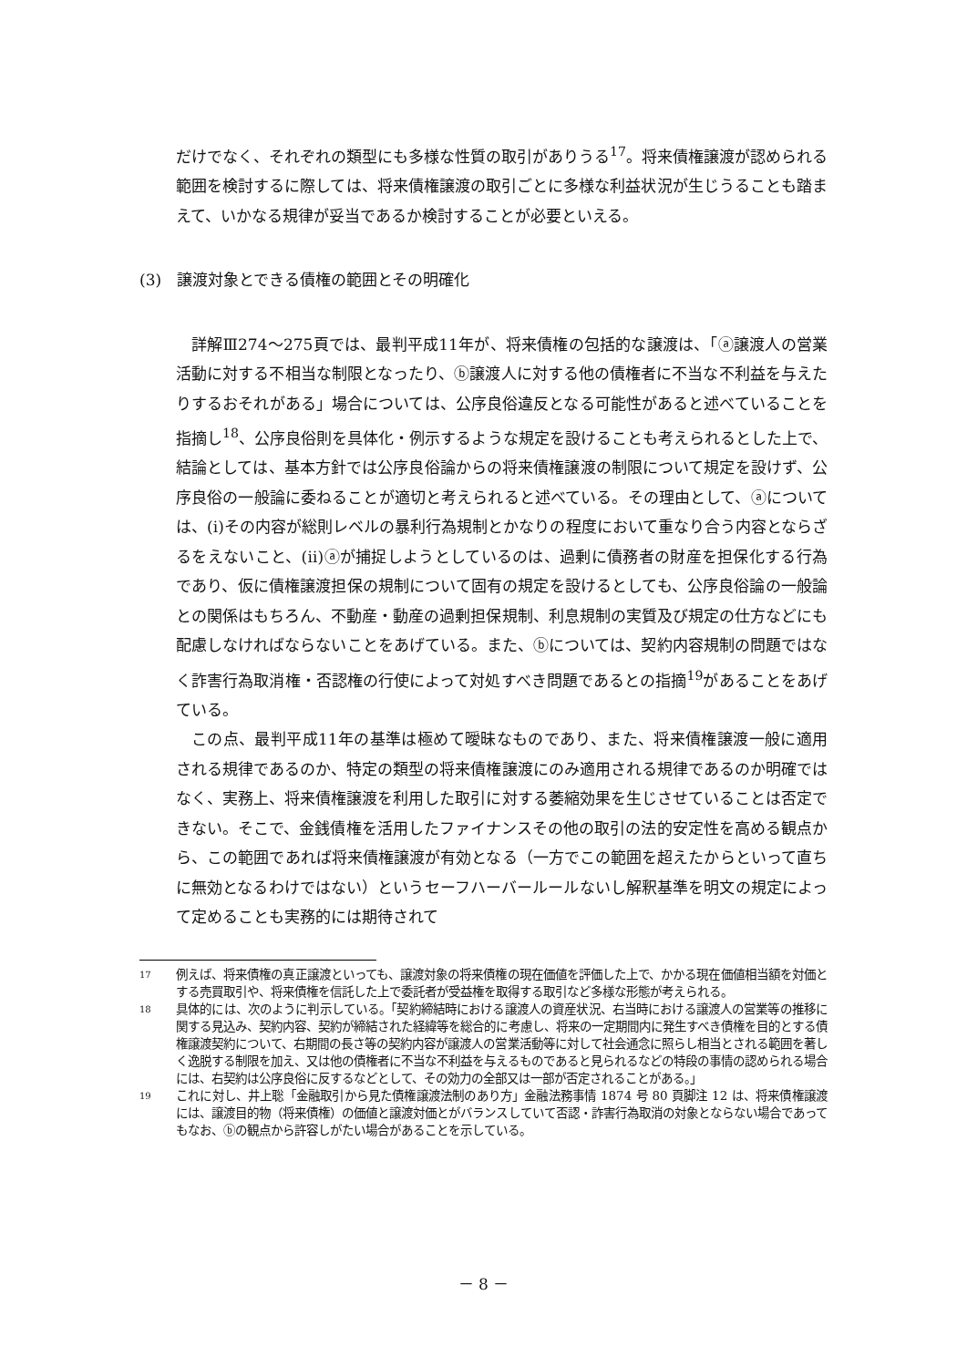だけでなく、それぞれの類型にも多様な性質の取引がありうる<sup>17</sup>。将来債権譲渡が認められる範囲を検討するに際しては、将来債権譲渡の取引ごとに多様な利益状況が生じうることも踏まえて、いかなる規律が妥当であるか検討することが必要といえる。
(3)　譲渡対象とできる債権の範囲とその明確化
詳解Ⅲ274～275頁では、最判平成11年が、将来債権の包括的な譲渡は、「ⓐ譲渡人の営業活動に対する不相当な制限となったり、ⓑ譲渡人に対する他の債権者に不当な不利益を与えたりするおそれがある」場合については、公序良俗違反となる可能性があると述べていることを指摘し<sup>18</sup>、公序良俗則を具体化・例示するような規定を設けることも考えられるとした上で、結論としては、基本方針では公序良俗論からの将来債権譲渡の制限について規定を設けず、公序良俗の一般論に委ねることが適切と考えられると述べている。その理由として、ⓐについては、(ⅰ)その内容が総則レベルの暴利行為規制とかなりの程度において重なり合う内容とならざるをえないこと、(ⅱ)ⓐが捕捉しようとしているのは、過剰に債務者の財産を担保化する行為であり、仮に債権譲渡担保の規制について固有の規定を設けるとしても、公序良俗論の一般論との関係はもちろん、不動産・動産の過剰担保規制、利息規制の実質及び規定の仕方などにも配慮しなければならないことをあげている。また、ⓑについては、契約内容規制の問題ではなく詐害行為取消権・否認権の行使によって対処すべき問題であるとの指摘<sup>19</sup>があることをあげている。
この点、最判平成11年の基準は極めて曖昧なものであり、また、将来債権譲渡一般に適用される規律であるのか、特定の類型の将来債権譲渡にのみ適用される規律であるのか明確ではなく、実務上、将来債権譲渡を利用した取引に対する萎縮効果を生じさせていることは否定できない。そこで、金銭債権を活用したファイナンスその他の取引の法的安定性を高める観点から、この範囲であれば将来債権譲渡が有効となる（一方でこの範囲を超えたからといって直ちに無効となるわけではない）というセーフハーバールールないし解釈基準を明文の規定によって定めることも実務的には期待されて
17
例えば、将来債権の真正譲渡といっても、譲渡対象の将来債権の現在価値を評価した上で、かかる現在価値相当額を対価とする売買取引や、将来債権を信託した上で委託者が受益権を取得する取引など多様な形態が考えられる。
18
具体的には、次のように判示している。「契約締結時における譲渡人の資産状況、右当時における譲渡人の営業等の推移に関する見込み、契約内容、契約が締結された経緯等を総合的に考慮し、将来の一定期間内に発生すべき債権を目的とする債権譲渡契約について、右期間の長さ等の契約内容が譲渡人の営業活動等に対して社会通念に照らし相当とされる範囲を著しく逸脱する制限を加え、又は他の債権者に不当な不利益を与えるものであると見られるなどの特段の事情の認められる場合には、右契約は公序良俗に反するなどとして、その効力の全部又は一部が否定されることがある。」
19
これに対し、井上聡「金融取引から見た債権譲渡法制のあり方」金融法務事情 1874 号 80 頁脚注 12 は、将来債権譲渡には、譲渡目的物（将来債権）の価値と譲渡対価とがバランスしていて否認・詐害行為取消の対象とならない場合であってもなお、ⓑの観点から許容しがたい場合があることを示している。
－ 8 －